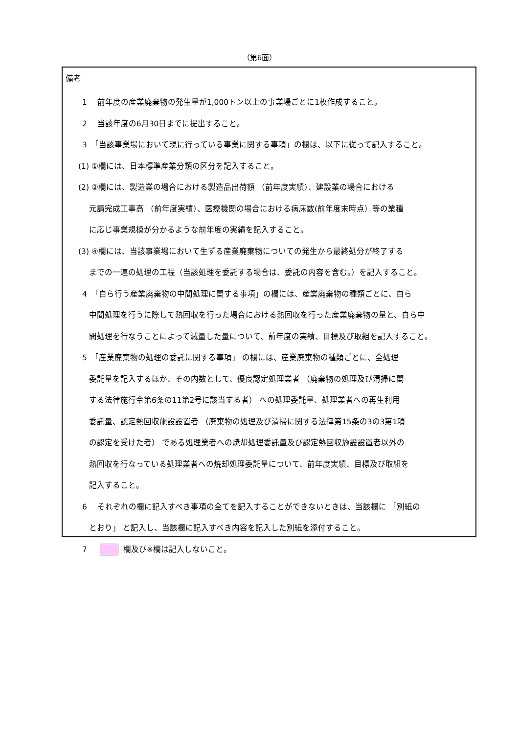（第6面）
備考
1　 前年度の産業廃棄物の発生量が1,000トン以上の事業場ごとに1枚作成すること。
2　 当該年度の6月30日までに提出すること。
3　「当該事業場において現に行っている事業に関する事項」の欄は、以下に従って記入すること。
(1) ①欄には、日本標準産業分類の区分を記入すること。
(2) ②欄には、製造業の場合における製造品出荷額 （前年度実績）、建設業の場合における
元請完成工事高 （前年度実績）、医療機関の場合における病床数(前年度末時点）等の業種
に応じ事業規模が分かるような前年度の実績を記入すること。
(3) ④欄には、当該事業場において生ずる産業廃棄物についての発生から最終処分が終了する
までの一連の処理の工程（当該処理を委託する場合は、委託の内容を含む。）を記入すること。
4　「自ら行う産業廃棄物の中間処理に関する事項」の欄には、産業廃棄物の種類ごとに、自ら
中間処理を行うに際して熱回収を行った場合における熱回収を行った産業廃棄物の量と、自ら中
間処理を行なうことによって減量した量について、前年度の実績、目標及び取組を記入すること。
5　「産業廃棄物の処理の委託に関する事項」 の欄には、産業廃棄物の種類ごとに、全処理
委託量を記入するほか、その内数として、優良認定処理業者 （廃棄物の処理及び清掃に関
する法律施行令第6条の11第2号に該当する者） への処理委託量、処理業者への再生利用
委託量、認定熱回収施設設置者 （廃棄物の処理及び清掃に関する法律第15条の3の3第1項
の認定を受けた者） である処理業者への焼却処理委託量及び認定熱回収施設設置者以外の
熱回収を行なっている処理業者への焼却処理委託量について、前年度実績、目標及び取組を
記入すること。
6　 それぞれの欄に記入すべき事項の全てを記入することができないときは、当該欄に 「別紙の
とおり」 と記入し、当該欄に記入すべき内容を記入した別紙を添付すること。
7　 欄及び※欄は記入しないこと。